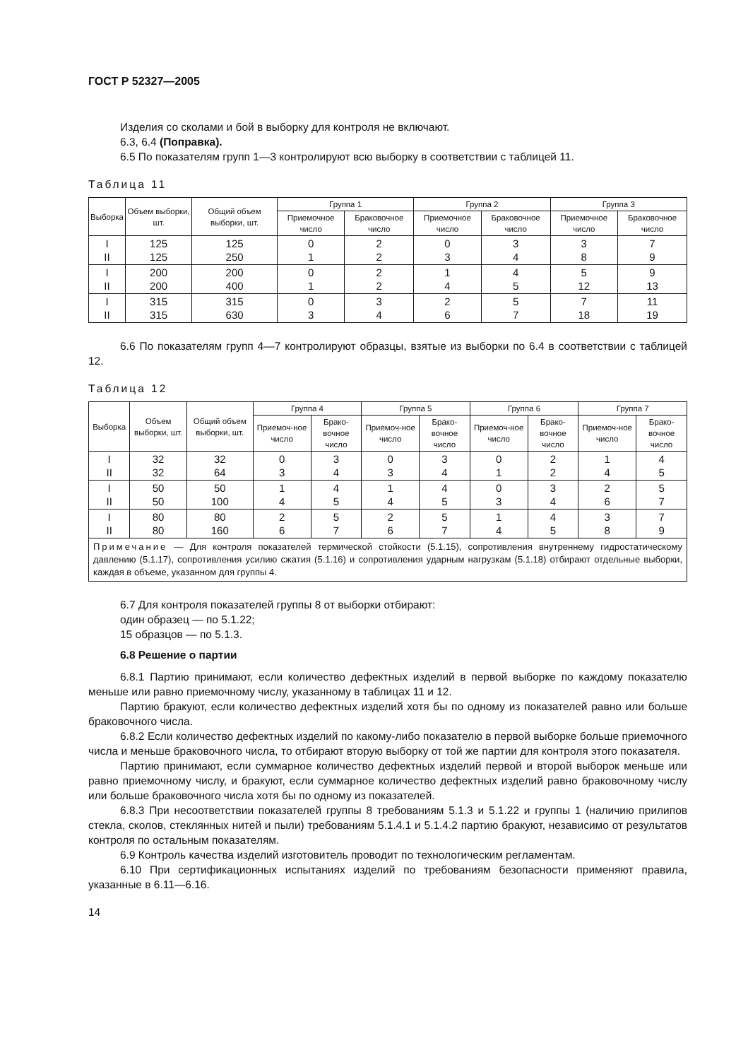ГОСТ Р 52327—2005
Изделия со сколами и бой в выборку для контроля не включают.
6.3, 6.4 (Поправка).
6.5 По показателям групп 1—3 контролируют всю выборку в соответствии с таблицей 11.
Таблица 11
| Выборка | Объем выборки, шт. | Общий объем выборки, шт. | Группа 1 | | Группа 2 | | Группа 3 | |
| --- | --- | --- | --- | --- | --- | --- | --- | --- |
| | | | Приемочное число | Браковочное число | Приемочное число | Браковочное число | Приемочное число | Браковочное число |
| I II | 125 125 | 125 250 | 0 1 | 2 2 | 0 3 | 3 4 | 3 8 | 7 9 |
| I II | 200 200 | 200 400 | 0 1 | 2 2 | 1 4 | 4 5 | 5 12 | 9 13 |
| I II | 315 315 | 315 630 | 0 3 | 3 4 | 2 6 | 5 7 | 7 18 | 11 19 |
6.6 По показателям групп 4—7 контролируют образцы, взятые из выборки по 6.4 в соответствии с таблицей 12.
Таблица 12
| Выборка | Объем выборки, шт. | Общий объем выборки, шт. | Группа 4 | | Группа 5 | | Группа 6 | | Группа 7 | |
| --- | --- | --- | --- | --- | --- | --- | --- | --- | --- | --- |
| | | | Приемоч-ное число | Брако-вочное число | Приемоч-ное число | Брако-вочное число | Приемоч-ное число | Брако-вочное число | Приемоч-ное число | Брако-вочное число |
| I II | 32 32 | 32 64 | 0 3 | 3 4 | 0 3 | 3 4 | 0 1 | 2 2 | 1 4 | 4 5 |
| I II | 50 50 | 50 100 | 1 4 | 4 5 | 1 4 | 4 5 | 0 3 | 3 4 | 2 6 | 5 7 |
| I II | 80 80 | 80 160 | 2 6 | 5 7 | 2 6 | 5 7 | 1 4 | 4 5 | 3 8 | 7 9 |
| Примечание — Для контроля показателей термической стойкости (5.1.15), сопротивления внутреннему гидростатическому давлению (5.1.17), сопротивления усилию сжатия (5.1.16) и сопротивления ударным нагрузкам (5.1.18) отбирают отдельные выборки, каждая в объеме, указанном для группы 4. | | | | | | | | | | |
6.7 Для контроля показателей группы 8 от выборки отбирают:
один образец — по 5.1.22;
15 образцов — по 5.1.3.
6.8 Решение о партии
6.8.1 Партию принимают, если количество дефектных изделий в первой выборке по каждому показателю меньше или равно приемочному числу, указанному в таблицах 11 и 12.
Партию бракуют, если количество дефектных изделий хотя бы по одному из показателей равно или больше браковочного числа.
6.8.2 Если количество дефектных изделий по какому-либо показателю в первой выборке больше приемочного числа и меньше браковочного числа, то отбирают вторую выборку от той же партии для контроля этого показателя.
Партию принимают, если суммарное количество дефектных изделий первой и второй выборок меньше или равно приемочному числу, и бракуют, если суммарное количество дефектных изделий равно браковочному числу или больше браковочного числа хотя бы по одному из показателей.
6.8.3 При несоответствии показателей группы 8 требованиям 5.1.3 и 5.1.22 и группы 1 (наличию прилипов стекла, сколов, стеклянных нитей и пыли) требованиям 5.1.4.1 и 5.1.4.2 партию бракуют, независимо от результатов контроля по остальным показателям.
6.9 Контроль качества изделий изготовитель проводит по технологическим регламентам.
6.10 При сертификационных испытаниях изделий по требованиям безопасности применяют правила, указанные в 6.11—6.16.
14